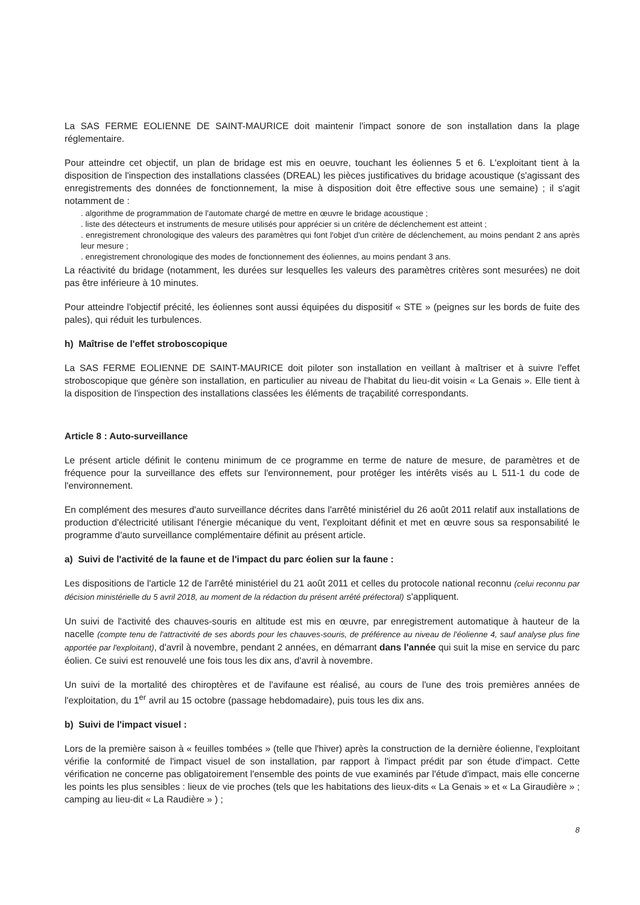La SAS FERME EOLIENNE DE SAINT-MAURICE doit maintenir l'impact sonore de son installation dans la plage réglementaire.
Pour atteindre cet objectif, un plan de bridage est mis en oeuvre, touchant les éoliennes 5 et 6. L'exploitant tient à la disposition de l'inspection des installations classées (DREAL) les pièces justificatives du bridage acoustique (s'agissant des enregistrements des données de fonctionnement, la mise à disposition doit être effective sous une semaine) ; il s'agit notamment de :
. algorithme de programmation de l'automate chargé de mettre en œuvre le bridage acoustique ;
. liste des détecteurs et instruments de mesure utilisés pour apprécier si un critère de déclenchement est atteint ;
. enregistrement chronologique des valeurs des paramètres qui font l'objet d'un critère de déclenchement, au moins pendant 2 ans après leur mesure ;
. enregistrement chronologique des modes de fonctionnement des éoliennes, au moins pendant 3 ans.
La réactivité du bridage (notamment, les durées sur lesquelles les valeurs des paramètres critères sont mesurées) ne doit pas être inférieure à 10 minutes.
Pour atteindre l'objectif précité, les éoliennes sont aussi équipées du dispositif « STE » (peignes sur les bords de fuite des pales), qui réduit les turbulences.
h) Maîtrise de l'effet stroboscopique
La SAS FERME EOLIENNE DE SAINT-MAURICE doit piloter son installation en veillant à maîtriser et à suivre l'effet stroboscopique que génère son installation, en particulier au niveau de l'habitat du lieu-dit voisin « La Genais ». Elle tient à la disposition de l'inspection des installations classées les éléments de traçabilité correspondants.
Article 8 : Auto-surveillance
Le présent article définit le contenu minimum de ce programme en terme de nature de mesure, de paramètres et de fréquence pour la surveillance des effets sur l'environnement, pour protéger les intérêts visés au L 511-1 du code de l'environnement.
En complément des mesures d'auto surveillance décrites dans l'arrêté ministériel du 26 août 2011 relatif aux installations de production d'électricité utilisant l'énergie mécanique du vent, l'exploitant définit et met en œuvre sous sa responsabilité le programme d'auto surveillance complémentaire définit au présent article.
a) Suivi de l'activité de la faune et de l'impact du parc éolien sur la faune :
Les dispositions de l'article 12 de l'arrêté ministériel du 21 août 2011 et celles du protocole national reconnu (celui reconnu par décision ministérielle du 5 avril 2018, au moment de la rédaction du présent arrêté préfectoral) s'appliquent.
Un suivi de l'activité des chauves-souris en altitude est mis en œuvre, par enregistrement automatique à hauteur de la nacelle (compte tenu de l'attractivité de ses abords pour les chauves-souris, de préférence au niveau de l'éolienne 4, sauf analyse plus fine apportée par l'exploitant), d'avril à novembre, pendant 2 années, en démarrant dans l'année qui suit la mise en service du parc éolien. Ce suivi est renouvelé une fois tous les dix ans, d'avril à novembre.
Un suivi de la mortalité des chiroptères et de l'avifaune est réalisé, au cours de l'une des trois premières années de l'exploitation, du 1<sup>er</sup> avril au 15 octobre (passage hebdomadaire), puis tous les dix ans.
b) Suivi de l'impact visuel :
Lors de la première saison à « feuilles tombées » (telle que l'hiver) après la construction de la dernière éolienne, l'exploitant vérifie la conformité de l'impact visuel de son installation, par rapport à l'impact prédit par son étude d'impact. Cette vérification ne concerne pas obligatoirement l'ensemble des points de vue examinés par l'étude d'impact, mais elle concerne les points les plus sensibles : lieux de vie proches (tels que les habitations des lieux-dits « La Genais » et « La Giraudière » ; camping au lieu-dit « La Raudière » ) ;
8